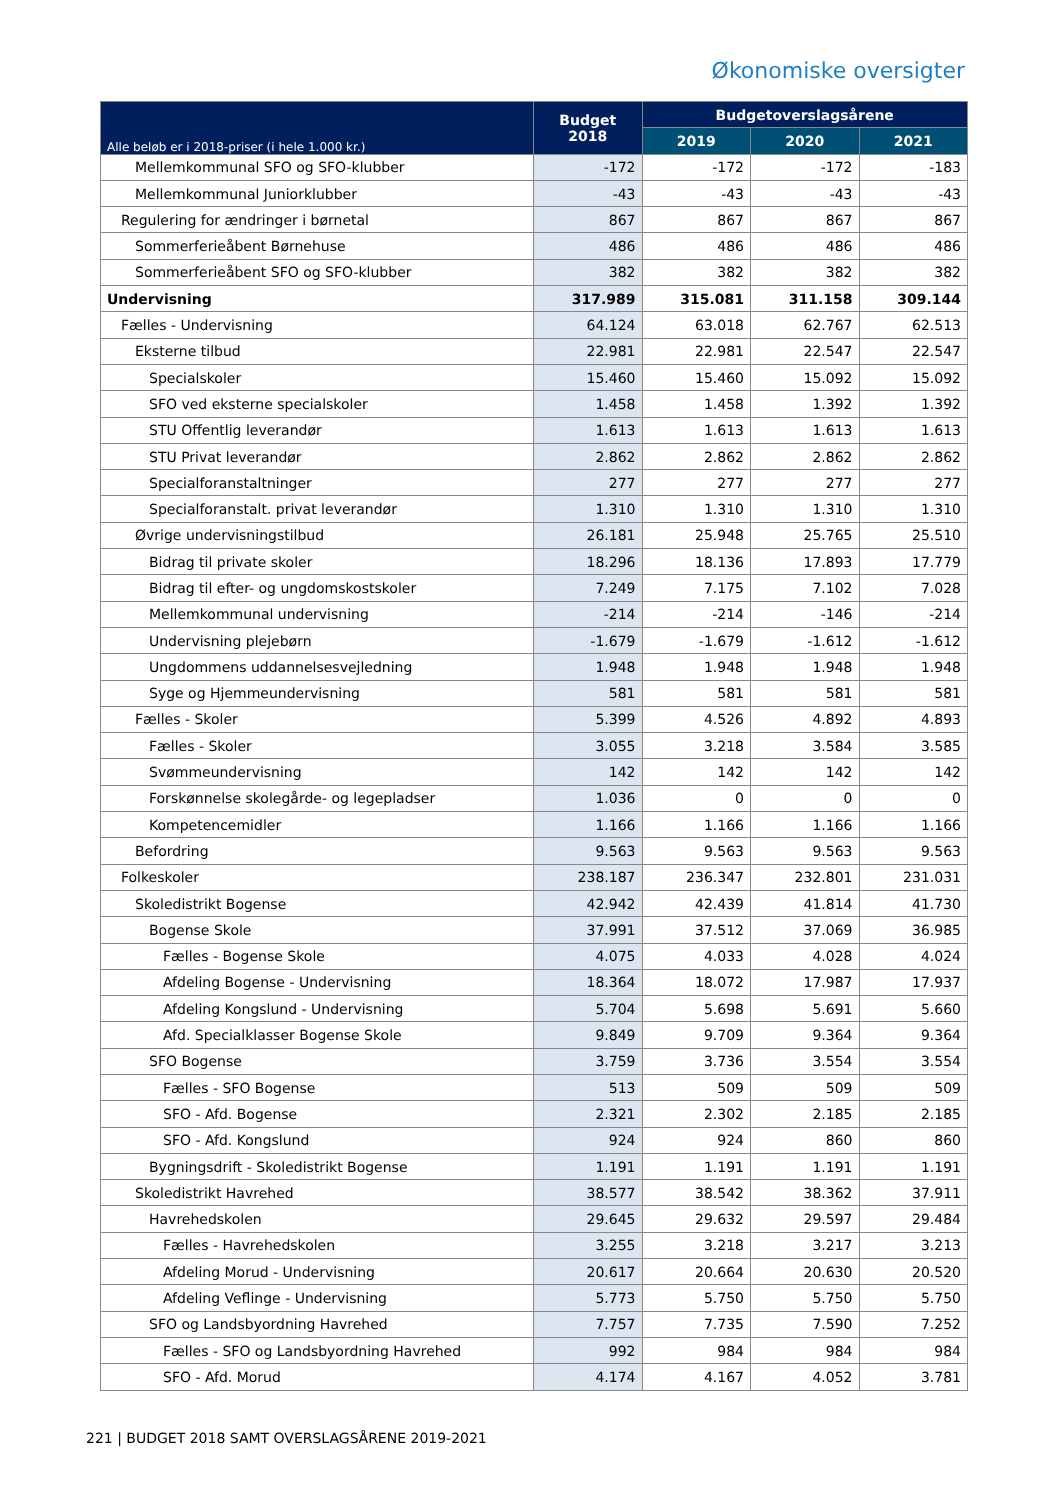Økonomiske oversigter
| Alle beløb er i 2018-priser (i hele 1.000 kr.) | Budget 2018 | Budgetoverslagsårene | | |
| --- | --- | --- | --- | --- |
| | | 2019 | 2020 | 2021 |
| Mellemkommunal SFO og SFO-klubber | -172 | -172 | -172 | -183 |
| Mellemkommunal Juniorklubber | -43 | -43 | -43 | -43 |
| Regulering for ændringer i børnetal | 867 | 867 | 867 | 867 |
| Sommerferieåbent Børnehuse | 486 | 486 | 486 | 486 |
| Sommerferieåbent SFO og SFO-klubber | 382 | 382 | 382 | 382 |
| Undervisning | 317.989 | 315.081 | 311.158 | 309.144 |
| Fælles - Undervisning | 64.124 | 63.018 | 62.767 | 62.513 |
| Eksterne tilbud | 22.981 | 22.981 | 22.547 | 22.547 |
| Specialskoler | 15.460 | 15.460 | 15.092 | 15.092 |
| SFO ved eksterne specialskoler | 1.458 | 1.458 | 1.392 | 1.392 |
| STU Offentlig leverandør | 1.613 | 1.613 | 1.613 | 1.613 |
| STU Privat leverandør | 2.862 | 2.862 | 2.862 | 2.862 |
| Specialforanstaltninger | 277 | 277 | 277 | 277 |
| Specialforanstalt. privat leverandør | 1.310 | 1.310 | 1.310 | 1.310 |
| Øvrige undervisningstilbud | 26.181 | 25.948 | 25.765 | 25.510 |
| Bidrag til private skoler | 18.296 | 18.136 | 17.893 | 17.779 |
| Bidrag til efter- og ungdomskostskoler | 7.249 | 7.175 | 7.102 | 7.028 |
| Mellemkommunal undervisning | -214 | -214 | -146 | -214 |
| Undervisning plejebørn | -1.679 | -1.679 | -1.612 | -1.612 |
| Ungdommens uddannelsesvejledning | 1.948 | 1.948 | 1.948 | 1.948 |
| Syge og Hjemmeundervisning | 581 | 581 | 581 | 581 |
| Fælles - Skoler | 5.399 | 4.526 | 4.892 | 4.893 |
| Fælles - Skoler | 3.055 | 3.218 | 3.584 | 3.585 |
| Svømmeundervisning | 142 | 142 | 142 | 142 |
| Forskønnelse skolegårde- og legepladser | 1.036 | 0 | 0 | 0 |
| Kompetencemidler | 1.166 | 1.166 | 1.166 | 1.166 |
| Befordring | 9.563 | 9.563 | 9.563 | 9.563 |
| Folkeskoler | 238.187 | 236.347 | 232.801 | 231.031 |
| Skoledistrikt Bogense | 42.942 | 42.439 | 41.814 | 41.730 |
| Bogense Skole | 37.991 | 37.512 | 37.069 | 36.985 |
| Fælles - Bogense Skole | 4.075 | 4.033 | 4.028 | 4.024 |
| Afdeling Bogense - Undervisning | 18.364 | 18.072 | 17.987 | 17.937 |
| Afdeling Kongslund - Undervisning | 5.704 | 5.698 | 5.691 | 5.660 |
| Afd. Specialklasser Bogense Skole | 9.849 | 9.709 | 9.364 | 9.364 |
| SFO Bogense | 3.759 | 3.736 | 3.554 | 3.554 |
| Fælles - SFO Bogense | 513 | 509 | 509 | 509 |
| SFO - Afd. Bogense | 2.321 | 2.302 | 2.185 | 2.185 |
| SFO - Afd. Kongslund | 924 | 924 | 860 | 860 |
| Bygningsdrift - Skoledistrikt Bogense | 1.191 | 1.191 | 1.191 | 1.191 |
| Skoledistrikt Havrehed | 38.577 | 38.542 | 38.362 | 37.911 |
| Havrehedskolen | 29.645 | 29.632 | 29.597 | 29.484 |
| Fælles - Havrehedskolen | 3.255 | 3.218 | 3.217 | 3.213 |
| Afdeling Morud - Undervisning | 20.617 | 20.664 | 20.630 | 20.520 |
| Afdeling Veflinge - Undervisning | 5.773 | 5.750 | 5.750 | 5.750 |
| SFO og Landsbyordning Havrehed | 7.757 | 7.735 | 7.590 | 7.252 |
| Fælles - SFO og Landsbyordning Havrehed | 992 | 984 | 984 | 984 |
| SFO - Afd. Morud | 4.174 | 4.167 | 4.052 | 3.781 |
221 | BUDGET 2018 SAMT OVERSLAGSÅRENE 2019-2021